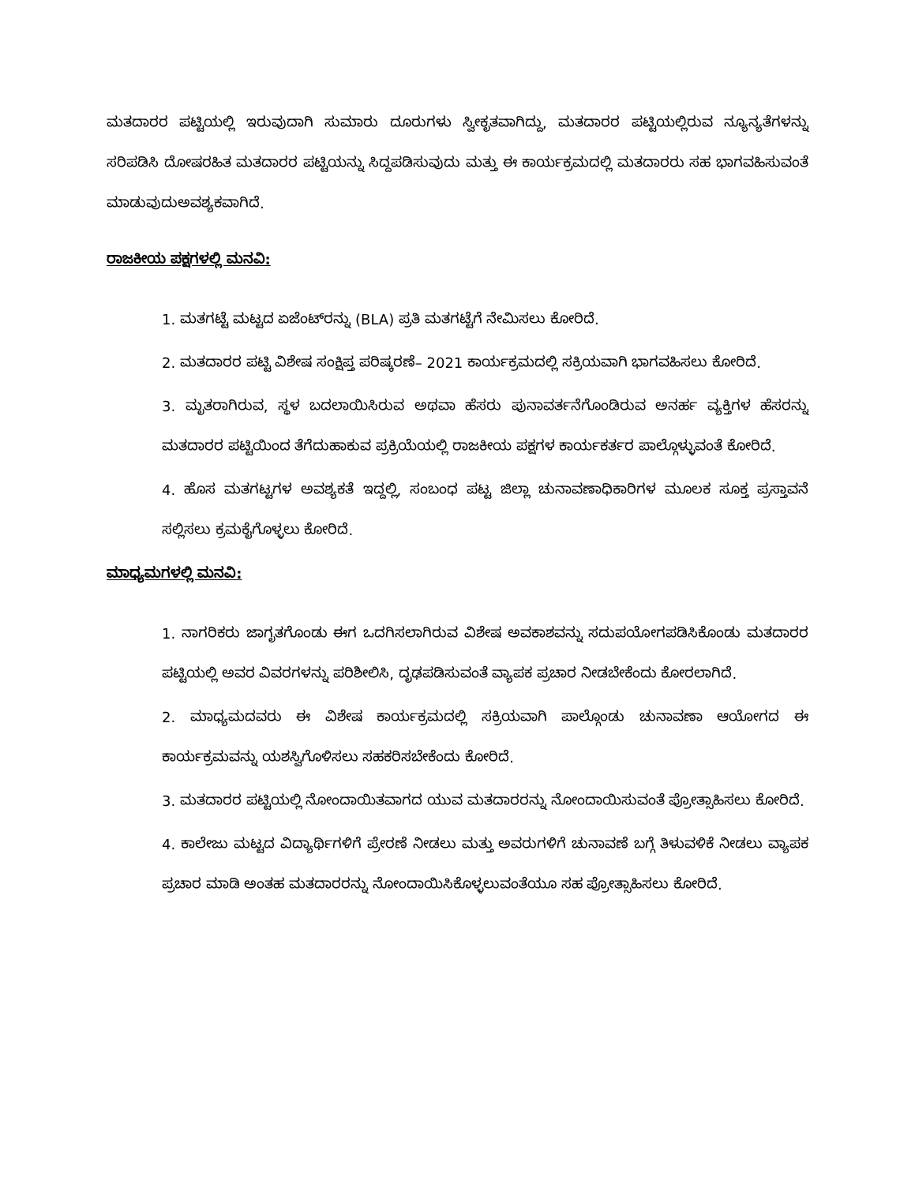ಮತದಾರರ ಪಟ್ಟಿಯಲ್ಲಿ ಇರುವುದಾಗಿ ಸುಮಾರು ದೂರುಗಳು ಸ್ವೀಕೃತವಾಗಿದ್ದು, ಮತದಾರರ ಪಟ್ಟಿಯಲ್ಲಿರುವ ನ್ಯೂನ್ಯತೆಗಳನ್ನು ಸರಿಪಡಿಸಿ ದೋಷರಹಿತ ಮತದಾರರ ಪಟ್ಟಿಯನ್ನು ಸಿದ್ದಪಡಿಸುವುದು ಮತ್ತು ಈ ಕಾರ್ಯಕ್ರಮದಲ್ಲಿ ಮತದಾರರು ಸಹ ಭಾಗವಹಿಸುವಂತೆ ಮಾಡುವುದುಅವಶ್ಯಕವಾಗಿದೆ.
ರಾಜಕೀಯ ಪಕ್ಷಗಳಲ್ಲಿ ಮನವಿ:
1. ಮತಗಟ್ಟೆ ಮಟ್ಟದ ಏಜೆಂಟ್‌ರನ್ನು (BLA) ಪ್ರತಿ ಮತಗಟ್ಟೆಗೆ ನೇಮಿಸಲು ಕೋರಿದೆ.
2. ಮತದಾರರ ಪಟ್ಟಿ ವಿಶೇಷ ಸಂಕ್ಷಿಪ್ತ ಪರಿಷ್ಕರಣೆ– 2021 ಕಾರ್ಯಕ್ರಮದಲ್ಲಿ ಸಕ್ರಿಯವಾಗಿ ಭಾಗವಹಿಸಲು ಕೋರಿದೆ.
3. ಮೃತರಾಗಿರುವ, ಸ್ಥಳ ಬದಲಾಯಿಸಿರುವ ಅಥವಾ ಹೆಸರು ಪುನಾವರ್ತನೆಗೊಂಡಿರುವ ಅನರ್ಹ ವ್ಯಕ್ತಿಗಳ ಹೆಸರನ್ನು ಮತದಾರರ ಪಟ್ಟಿಯಿಂದ ತೆಗೆದುಹಾಕುವ ಪ್ರಕ್ರಿಯೆಯಲ್ಲಿ ರಾಜಕೀಯ ಪಕ್ಷಗಳ ಕಾರ್ಯಕರ್ತರ ಪಾಲ್ಗೊಳ್ಳುವಂತೆ ಕೋರಿದೆ.
4. ಹೊಸ ಮತಗಟ್ಟಗಳ ಅವಶ್ಯಕತೆ ಇದ್ದಲ್ಲಿ, ಸಂಬಂಧ ಪಟ್ಟ ಜಿಲ್ಲಾ ಚುನಾವಣಾಧಿಕಾರಿಗಳ ಮೂಲಕ ಸೂಕ್ತ ಪ್ರಸ್ತಾವನೆ ಸಲ್ಲಿಸಲು ಕ್ರಮಕೈಗೊಳ್ಳಲು ಕೋರಿದೆ.
ಮಾಧ್ಯಮಗಳಲ್ಲಿ ಮನವಿ:
1. ನಾಗರಿಕರು ಜಾಗೃತಗೊಂಡು ಈಗ ಒದಗಿಸಲಾಗಿರುವ ವಿಶೇಷ ಅವಕಾಶವನ್ನು ಸದುಪಯೋಗಪಡಿಸಿಕೊಂಡು ಮತದಾರರ ಪಟ್ಟಿಯಲ್ಲಿ ಅವರ ವಿವರಗಳನ್ನು ಪರಿಶೀಲಿಸಿ, ದೃಢಪಡಿಸುವಂತೆ ವ್ಯಾಪಕ ಪ್ರಚಾರ ನೀಡಬೇಕೆಂದು ಕೋರಲಾಗಿದೆ.
2. ಮಾಧ್ಯಮದವರು ಈ ವಿಶೇಷ ಕಾರ್ಯಕ್ರಮದಲ್ಲಿ ಸಕ್ರಿಯವಾಗಿ ಪಾಲ್ಗೊಂಡು ಚುನಾವಣಾ ಆಯೋಗದ ಈ ಕಾರ್ಯಕ್ರಮವನ್ನು ಯಶಸ್ವಿಗೊಳಿಸಲು ಸಹಕರಿಸಬೇಕೆಂದು ಕೋರಿದೆ.
3. ಮತದಾರರ ಪಟ್ಟಿಯಲ್ಲಿ ನೋಂದಾಯಿತವಾಗದ ಯುವ ಮತದಾರರನ್ನು ನೋಂದಾಯಿಸುವಂತೆ ಪ್ರೋತ್ಸಾಹಿಸಲು ಕೋರಿದೆ.
4. ಕಾಲೇಜು ಮಟ್ಟದ ವಿದ್ಯಾರ್ಥಿಗಳಿಗೆ ಪ್ರೇರಣೆ ನೀಡಲು ಮತ್ತು ಅವರುಗಳಿಗೆ ಚುನಾವಣೆ ಬಗ್ಗೆ ತಿಳುವಳಿಕೆ ನೀಡಲು ವ್ಯಾಪಕ ಪ್ರಚಾರ ಮಾಡಿ ಅಂತಹ ಮತದಾರರನ್ನು ನೋಂದಾಯಿಸಿಕೊಳ್ಳಲುವಂತೆಯೂ ಸಹ ಪ್ರೋತ್ಸಾಹಿಸಲು ಕೋರಿದೆ.